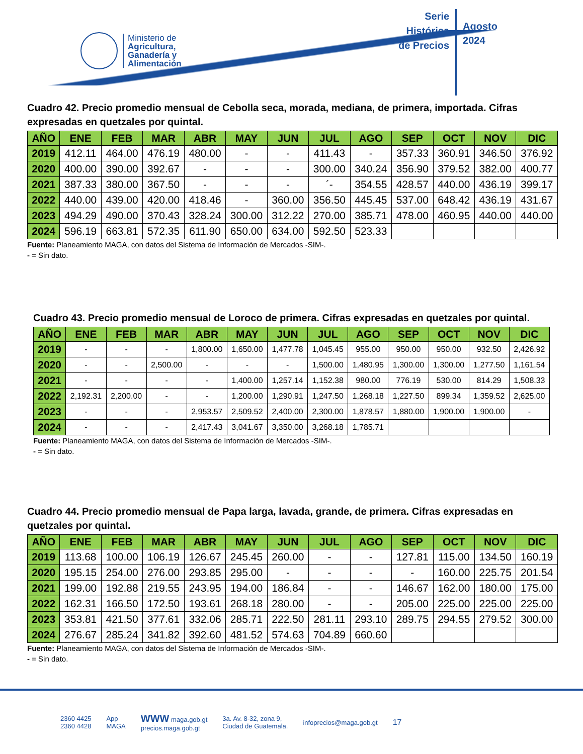Ministerio de
Agricultura,
Ganadería y
Alimentación
Serie
Histórica
de Precios
Agosto
2024
Cuadro 42. Precio promedio mensual de Cebolla seca, morada, mediana, de primera, importada. Cifras expresadas en quetzales por quintal.
| AÑO | ENE | FEB | MAR | ABR | MAY | JUN | JUL | AGO | SEP | OCT | NOV | DIC |
| --- | --- | --- | --- | --- | --- | --- | --- | --- | --- | --- | --- | --- |
| 2019 | 412.11 | 464.00 | 476.19 | 480.00 | - | - | 411.43 | - | 357.33 | 360.91 | 346.50 | 376.92 |
| 2020 | 400.00 | 390.00 | 392.67 | - | - | - | 300.00 | 340.24 | 356.90 | 379.52 | 382.00 | 400.77 |
| 2021 | 387.33 | 380.00 | 367.50 | - | - | - | ´- | 354.55 | 428.57 | 440.00 | 436.19 | 399.17 |
| 2022 | 440.00 | 439.00 | 420.00 | 418.46 | - | 360.00 | 356.50 | 445.45 | 537.00 | 648.42 | 436.19 | 431.67 |
| 2023 | 494.29 | 490.00 | 370.43 | 328.24 | 300.00 | 312.22 | 270.00 | 385.71 | 478.00 | 460.95 | 440.00 | 440.00 |
| 2024 | 596.19 | 663.81 | 572.35 | 611.90 | 650.00 | 634.00 | 592.50 | 523.33 | | | | |
Fuente: Planeamiento MAGA, con datos del Sistema de Información de Mercados -SIM-.
- = Sin dato.
Cuadro 43. Precio promedio mensual de Loroco de primera. Cifras expresadas en quetzales por quintal.
| AÑO | ENE | FEB | MAR | ABR | MAY | JUN | JUL | AGO | SEP | OCT | NOV | DIC |
| --- | --- | --- | --- | --- | --- | --- | --- | --- | --- | --- | --- | --- |
| 2019 | - | - | - | 1,800.00 | 1,650.00 | 1,477.78 | 1,045.45 | 955.00 | 950.00 | 950.00 | 932.50 | 2,426.92 |
| 2020 | - | - | 2,500.00 | - | - | - | 1,500.00 | 1,480.95 | 1,300.00 | 1,300.00 | 1,277.50 | 1,161.54 |
| 2021 | - | - | - | - | 1,400.00 | 1,257.14 | 1,152.38 | 980.00 | 776.19 | 530.00 | 814.29 | 1,508.33 |
| 2022 | 2,192.31 | 2,200.00 | - | - | 1,200.00 | 1,290.91 | 1,247.50 | 1,268.18 | 1,227.50 | 899.34 | 1,359.52 | 2,625.00 |
| 2023 | - | - | - | 2,953.57 | 2,509.52 | 2,400.00 | 2,300.00 | 1,878.57 | 1,880.00 | 1,900.00 | 1,900.00 | - |
| 2024 | - | - | - | 2,417.43 | 3,041.67 | 3,350.00 | 3,268.18 | 1,785.71 | | | | |
Fuente: Planeamiento MAGA, con datos del Sistema de Información de Mercados -SIM-.
- = Sin dato.
Cuadro 44. Precio promedio mensual de Papa larga, lavada, grande, de primera. Cifras expresadas en quetzales por quintal.
| AÑO | ENE | FEB | MAR | ABR | MAY | JUN | JUL | AGO | SEP | OCT | NOV | DIC |
| --- | --- | --- | --- | --- | --- | --- | --- | --- | --- | --- | --- | --- |
| 2019 | 113.68 | 100.00 | 106.19 | 126.67 | 245.45 | 260.00 | - | - | 127.81 | 115.00 | 134.50 | 160.19 |
| 2020 | 195.15 | 254.00 | 276.00 | 293.85 | 295.00 | - | - | - | - | 160.00 | 225.75 | 201.54 |
| 2021 | 199.00 | 192.88 | 219.55 | 243.95 | 194.00 | 186.84 | - | - | 146.67 | 162.00 | 180.00 | 175.00 |
| 2022 | 162.31 | 166.50 | 172.50 | 193.61 | 268.18 | 280.00 | - | - | 205.00 | 225.00 | 225.00 | 225.00 |
| 2023 | 353.81 | 421.50 | 377.61 | 332.06 | 285.71 | 222.50 | 281.11 | 293.10 | 289.75 | 294.55 | 279.52 | 300.00 |
| 2024 | 276.67 | 285.24 | 341.82 | 392.60 | 481.52 | 574.63 | 704.89 | 660.60 | | | | |
Fuente: Planeamiento MAGA, con datos del Sistema de Información de Mercados -SIM-.
- = Sin dato.
2360 4425
2360 4428 App
MAGA WWW maga.gob.gt
precios.maga.gob.gt 3a. Av. 8-32, zona 9,
Ciudad de Guatemala. infoprecios@maga.gob.gt 17